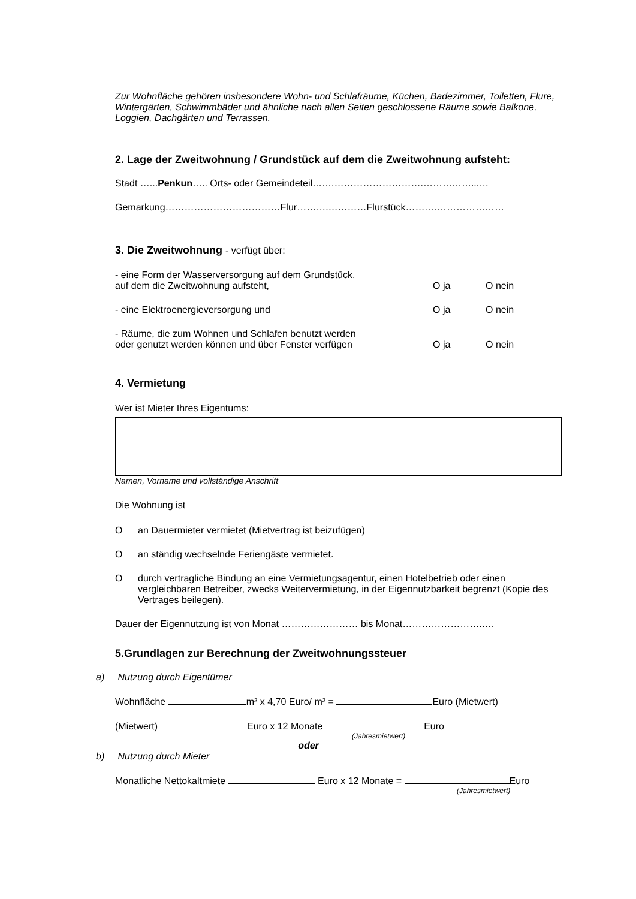Zur Wohnfläche gehören insbesondere Wohn- und Schlafräume, Küchen, Badezimmer, Toiletten, Flure, Wintergärten, Schwimmbäder und ähnliche nach allen Seiten geschlossene Räume sowie Balkone, Loggien, Dachgärten und Terrassen.
2. Lage der Zweitwohnung / Grundstück auf dem die Zweitwohnung aufsteht:
Stadt …...Penkun….. Orts- oder Gemeindeteil…….……………………….……………...…
Gemarkung………………………………Flur……….…………Flurstück…….……………………
3. Die Zweitwohnung - verfügt über:
- eine Form der Wasserversorgung auf dem Grundstück,
auf dem die Zweitwohnung aufsteht,
O ja O nein
- eine Elektroenergieversorgung und O ja O nein
- Räume, die zum Wohnen und Schlafen benutzt werden
oder genutzt werden können und über Fenster verfügen
O ja O nein
4. Vermietung
Wer ist Mieter Ihres Eigentums:
Namen, Vorname und vollständige Anschrift
Die Wohnung ist
Oan Dauermieter vermietet (Mietvertrag ist beizufügen)
Oan ständig wechselnde Feriengäste vermietet.
Odurch vertragliche Bindung an eine Vermietungsagentur, einen Hotelbetrieb oder einen vergleichbaren Betreiber, zwecks Weitervermietung, in der Eigennutzbarkeit begrenzt (Kopie des Vertrages beilegen).
Dauer der Eigennutzung ist von Monat …………………… bis Monat…………………….….
5.Grundlagen zur Berechnung der Zweitwohnungssteuer
a) Nutzung durch Eigentümer
Wohnfläche m² x 4,70 Euro/ m² = Euro (Mietwert)
(Mietwert) Euro x 12 Monate Euro
(Jahresmietwert)
oder
b) Nutzung durch Mieter
Monatliche Nettokaltmiete Euro x 12 Monate = Euro
(Jahresmietwert)